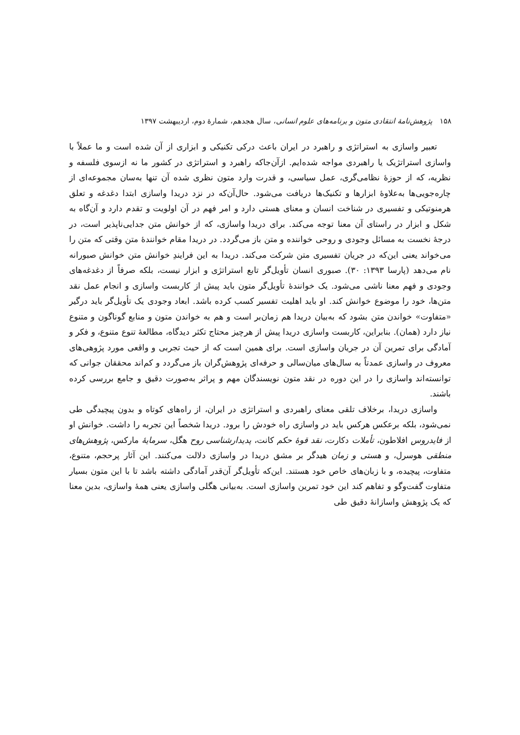۱۵۸ پژوهش‌نامهٔ انتقادی متون و برنامه‌های علوم انسانی، سال هجدهم، شمارهٔ دوم، اردیبهشت ۱۳۹۷
تعبیر واسازی به استراتژی و راهبرد در ایران باعث درکی تکنیکی و ابزاری از آن شده است و ما عملاً با واسازی استراتژیک یا راهبردی مواجه شده‌ایم. ازآن‌جاکه راهبرد و استراتژی در کشور ما نه ازسوی فلسفه و نظریه، که از حوزهٔ نظامی‌گری، عمل سیاسی، و قدرت وارد متون نظری شده آن تنها به‌سان مجموعه‌ای از چاره‌جویی‌ها به‌علاوهٔ ابزارها و تکنیک‌ها دریافت می‌شود. حال‌آن‌که در نزد دریدا واسازی ابتدا دغدغه و تعلق هرمنوتیکی و تفسیری در شناخت انسان و معنای هستی دارد و امر فهم در آن اولویت و تقدم دارد و آن‌گاه به شکل و ابزار در راستای آن معنا توجه می‌کند. برای دریدا واسازی، که از خوانش متن جدایی‌ناپذیر است، در درجهٔ نخست به مسائل وجودی و روحی خواننده و متن باز می‌گردد. در دریدا مقام خوانندهٔ متن وقتی که متن را می‌خواند یعنی این‌که در جریان تفسیری متن شرکت می‌کند. دریدا به این فرایندِ خوانش متن خوانش صبورانه نام می‌دهد (پارسا ۱۳۹۳: ۳۰). صبوری انسان تأویل‌گر تابع استراتژی و ابزار نیست، بلکه صرفاً از دغدغه‌های وجودی و فهم معنا ناشی می‌شود. یک خوانندهٔ تأویل‌گر متون باید پیش از کاربست واسازی و انجام عمل نقد متن‌ها، خود را موضوع خوانش کند. او باید اهلیت تفسیر کسب کرده باشد. ابعاد وجودی یک تأویل‌گر باید درگیر «متفاوت» خواندن متن بشود که به‌بیان دریدا هم زمان‌بر است و هم به خواندن متون و منابع گوناگون و متنوع نیاز دارد (همان). بنابراین، کاربست واسازی دریدا پیش از هرچیز محتاج تکثر دیدگاه، مطالعهٔ تنوع متنوع، و فکر و آمادگی برای تمرین آن در جریان واسازی است. برای همین است که از حیث تجربی و واقعی مورد پژوهی‌های معروف در واسازی عمدتاً به سال‌های میان‌سالی و حرفه‌ای پژوهش‌گران باز می‌گردد و کم‌اند محققان جوانی که توانسته‌اند واسازی را در این دوره در نقد متون نویسندگان مهم و پراثر به‌صورت دقیق و جامع بررسی کرده باشند.
واسازی دریدا، برخلاف تلقی معنای راهبردی و استراتژی در ایران، از راه‌های کوتاه و بدون پیچیدگی طی نمی‌شود، بلکه برعکس هرکس باید در واسازی راه خودش را برود. دریدا شخصاً این تجربه را داشت. خوانش او از فایدروس افلاطون، تأملات دکارت، نقد قوهٔ حکم کانت، پدیدارشناسی روح هگل، سرمایهٔ مارکس، پژوهش‌های منطقی هوسرل، و هستی و زمان هیدگر بر مشق دریدا در واسازی دلالت می‌کنند. این آثار پرحجم، متنوع، متفاوت، پیچیده، و با زبان‌های خاص خود هستند. این‌که تأویل‌گر آن‌قدر آمادگی داشته باشد تا با این متون بسیار متفاوت گفت‌وگو و تفاهم کند این خود تمرین واسازی است. به‌بیانی هگلی واسازی یعنی همهٔ واسازی، بدین معنا که یک پژوهش واسازانهٔ دقیق طی